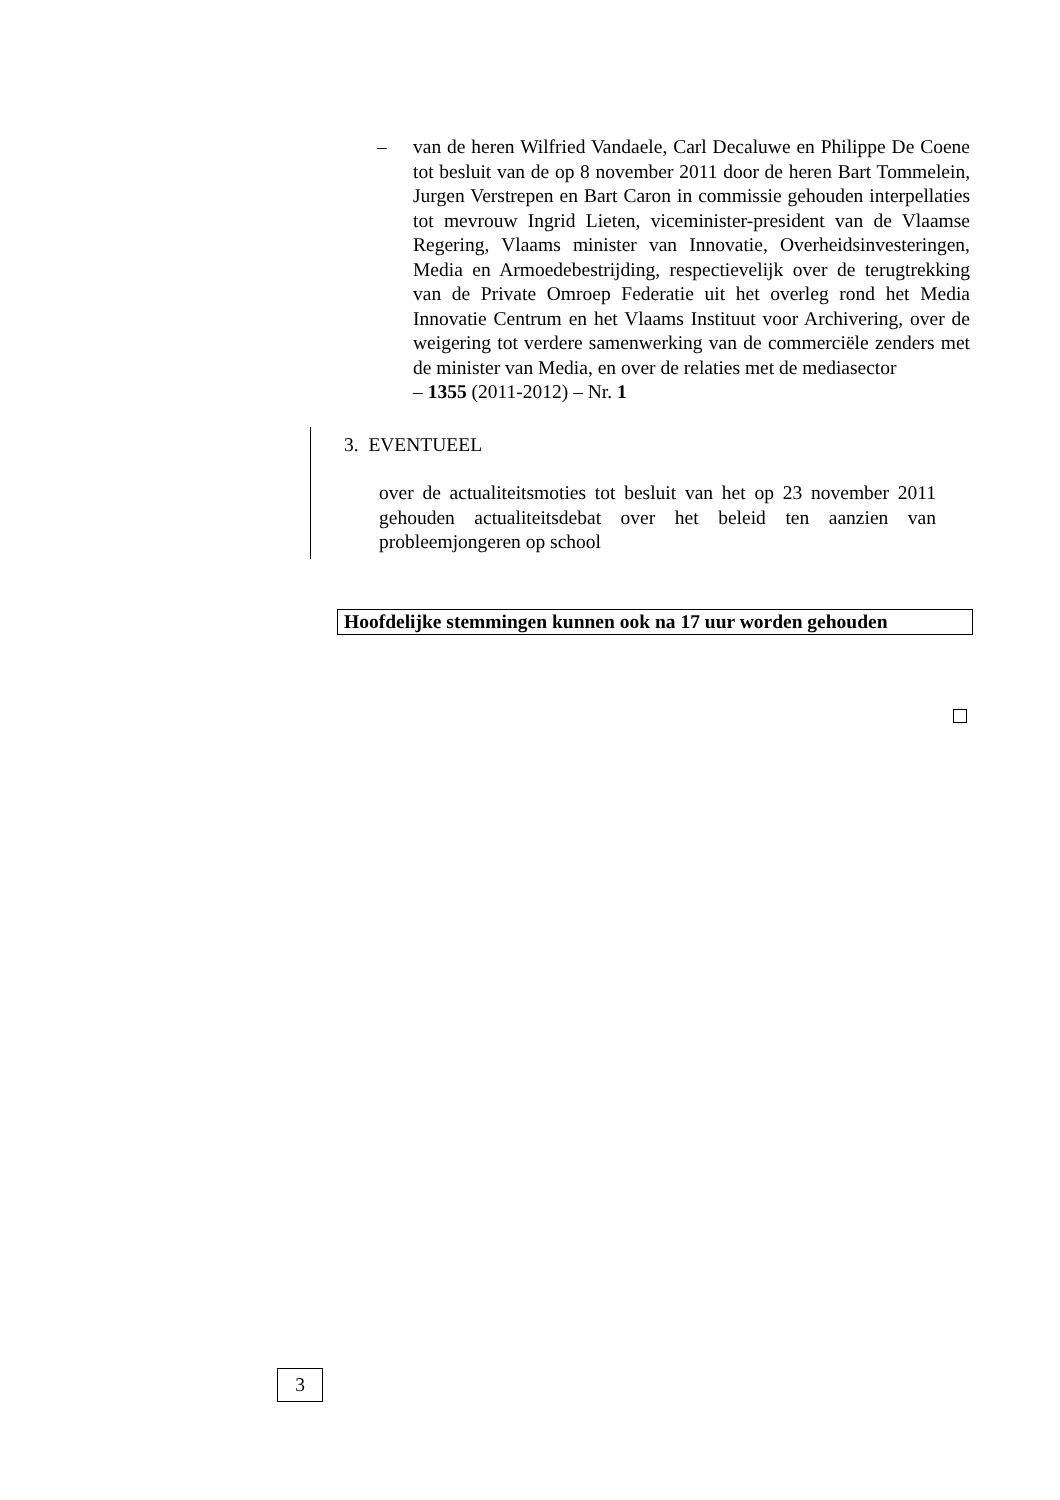– van de heren Wilfried Vandaele, Carl Decaluwe en Philippe De Coene tot besluit van de op 8 november 2011 door de heren Bart Tommelein, Jurgen Verstrepen en Bart Caron in commissie gehouden interpellaties tot mevrouw Ingrid Lieten, viceminister-president van de Vlaamse Regering, Vlaams minister van Innovatie, Overheidsinvesteringen, Media en Armoedebestrijding, respectievelijk over de terugtrekking van de Private Omroep Federatie uit het overleg rond het Media Innovatie Centrum en het Vlaams Instituut voor Archivering, over de weigering tot verdere samenwerking van de commerciële zenders met de minister van Media, en over de relaties met de mediasector
– 1355 (2011-2012) – Nr. 1
3. EVENTUEEL
over de actualiteitsmoties tot besluit van het op 23 november 2011 gehouden actualiteitsdebat over het beleid ten aanzien van probleemjongeren op school
Hoofdelijke stemmingen kunnen ook na 17 uur worden gehouden
3